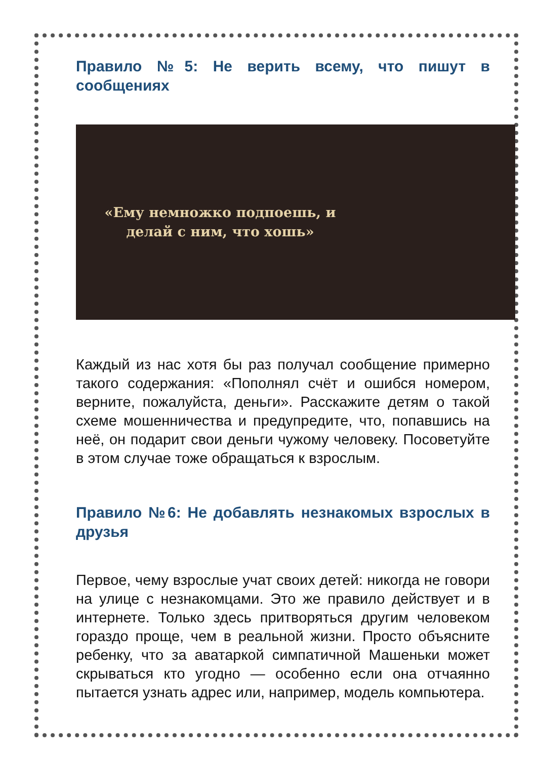Правило №5: Не верить всему, что пишут в сообщениях
«Ему немножко подпоешь, и делай с ним, что хошь»
Каждый из нас хотя бы раз получал сообщение примерно такого содержания: «Пополнял счёт и ошибся номером, верните, пожалуйста, деньги». Расскажите детям о такой схеме мошенничества и предупредите, что, попавшись на неё, он подарит свои деньги чужому человеку. Посоветуйте в этом случае тоже обращаться к взрослым.
Правило №6: Не добавлять незнакомых взрослых в друзья
Первое, чему взрослые учат своих детей: никогда не говори на улице с незнакомцами. Это же правило действует и в интернете. Только здесь притворяться другим человеком гораздо проще, чем в реальной жизни. Просто объясните ребенку, что за аватаркой симпатичной Машеньки может скрываться кто угодно — особенно если она отчаянно пытается узнать адрес или, например, модель компьютера.